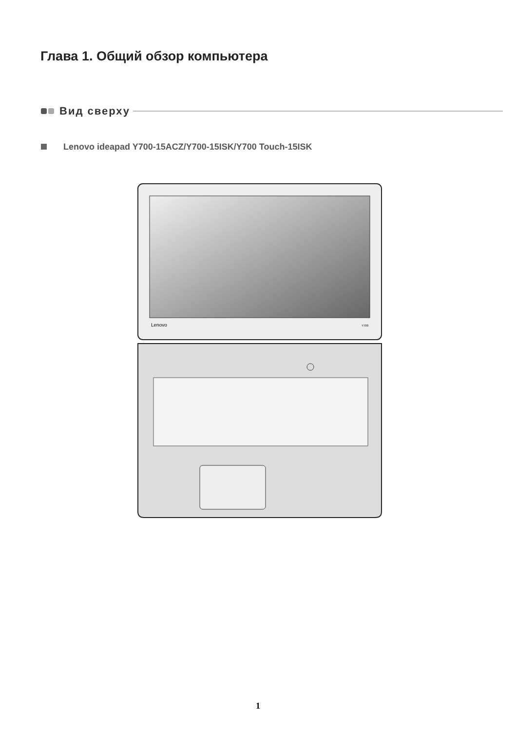Глава 1. Общий обзор компьютера
Вид сверху
Lenovo ideapad Y700-15ACZ/Y700-15ISK/Y700 Touch-15ISK
Lenovo
Y700
1